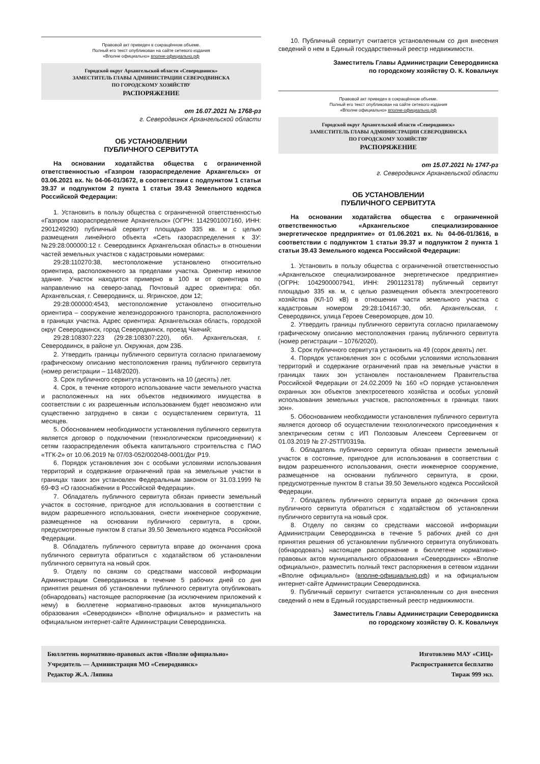Правовой акт приведен в сокращённом объеме.
Полный его текст опубликован на сайте сетевого издания
«Вполне официально» вполне-официально.рф
Городской округ Архангельской области «Северодвинск»
ЗАМЕСТИТЕЛЬ ГЛАВЫ АДМИНИСТРАЦИИ СЕВЕРОДВИНСКА
ПО ГОРОДСКОМУ ХОЗЯЙСТВУ
РАСПОРЯЖЕНИЕ
от 16.07.2021 № 1768-рз
г. Северодвинск Архангельской области
ОБ УСТАНОВЛЕНИИ
ПУБЛИЧНОГО СЕРВИТУТА
На основании ходатайства общества с ограниченной ответственностью «Газпром газораспределение Архангельск» от 03.06.2021 вх. № 04-06-01/3672, в соответствии с подпунктом 1 статьи 39.37 и подпунктом 2 пункта 1 статьи 39.43 Земельного кодекса Российской Федерации:
1. Установить в пользу общества с ограниченной ответственностью «Газпром газораспределение Архангельск» (ОГРН: 1142901007160, ИНН: 2901249290) публичный сервитут площадью 335 кв. м с целью размещения линейного объекта «Сеть газораспределения к ЗУ: №29:28:000000:12 г. Северодвинск Архангельская область» в отношении частей земельных участков с кадастровыми номерами:
29:28:110270:38, местоположение установлено относительно ориентира, расположенного за пределами участка. Ориентир нежилое здание. Участок находится примерно в 100 м от ориентира по направлению на северо-запад. Почтовый адрес ориентира: обл. Архангельская, г. Северодвинск, ш. Ягринское, дом 12;
29:28:000000:4543, местоположение установлено относительно ориентира – сооружение железнодорожного транспорта, расположенного в границах участка. Адрес ориентира: Архангельская область, городской округ Северодвинск, город Северодвинск, проезд Чаячий;
29:28:108307:223 (29:28:108307:220), обл. Архангельская, г. Северодвинск, в районе ул. Окружная, дом 23Б.
2. Утвердить границы публичного сервитута согласно прилагаемому графическому описанию местоположения границ публичного сервитута (номер регистрации – 1148/2020).
3. Срок публичного сервитута установить на 10 (десять) лет.
4. Срок, в течение которого использование части земельного участка и расположенных на них объектов недвижимого имущества в соответствии с их разрешенным использованием будет невозможно или существенно затруднено в связи с осуществлением сервитута, 11 месяцев.
5. Обоснованием необходимости установления публичного сервитута является договор о подключении (технологическом присоединении) к сетям газораспределения объекта капитального строительства с ПАО «ТГК-2» от 10.06.2019 № 07/03-052/002048-0001/Дог Р19.
6. Порядок установления зон с особыми условиями использования территорий и содержание ограничений прав на земельные участки в границах таких зон установлен Федеральным законом от 31.03.1999 № 69-ФЗ «О газоснабжении в Российской Федерации».
7. Обладатель публичного сервитута обязан привести земельный участок в состояние, пригодное для использования в соответствии с видом разрешенного использования, снести инженерное сооружение, размещенное на основании публичного сервитута, в сроки, предусмотренные пунктом 8 статьи 39.50 Земельного кодекса Российской Федерации.
8. Обладатель публичного сервитута вправе до окончания срока публичного сервитута обратиться с ходатайством об установлении публичного сервитута на новый срок.
9. Отделу по связям со средствами массовой информации Администрации Северодвинска в течение 5 рабочих дней со дня принятия решения об установлении публичного сервитута опубликовать (обнародовать) настоящее распоряжение (за исключением приложений к нему) в бюллетене нормативно-правовых актов муниципального образования «Северодвинск» «Вполне официально» и разместить на официальном интернет-сайте Администрации Северодвинска.
10. Публичный сервитут считается установленным со дня внесения сведений о нем в Единый государственный реестр недвижимости.
Заместитель Главы Администрации Северодвинска
по городскому хозяйству О. К. Ковальчук
Правовой акт приведен в сокращённом объеме.
Полный его текст опубликован на сайте сетевого издания
«Вполне официально» вполне-официально.рф
Городской округ Архангельской области «Северодвинск»
ЗАМЕСТИТЕЛЬ ГЛАВЫ АДМИНИСТРАЦИИ СЕВЕРОДВИНСКА
ПО ГОРОДСКОМУ ХОЗЯЙСТВУ
РАСПОРЯЖЕНИЕ
от 15.07.2021 № 1747-рз
г. Северодвинск Архангельской области
ОБ УСТАНОВЛЕНИИ
ПУБЛИЧНОГО СЕРВИТУТА
На основании ходатайства общества с ограниченной ответственностью «Архангельское специализированное энергетическое предприятие» от 01.06.2021 вх. № 04-06-01/3616, в соответствии с подпунктом 1 статьи 39.37 и подпунктом 2 пункта 1 статьи 39.43 Земельного кодекса Российской Федерации:
1. Установить в пользу общества с ограниченной ответственностью «Архангельское специализированное энергетическое предприятие» (ОГРН: 1042900007941, ИНН: 2901123178) публичный сервитут площадью 335 кв. м, с целью размещения объекта электросетевого хозяйства (КЛ-10 кВ) в отношении части земельного участка с кадастровым номером 29:28:104167:30, обл. Архангельская, г. Северодвинск, улица Героев Североморцев, дом 10.
2. Утвердить границы публичного сервитута согласно прилагаемому графическому описанию местоположения границ публичного сервитута (номер регистрации – 1076/2020).
3. Срок публичного сервитута установить на 49 (сорок девять) лет.
4. Порядок установления зон с особыми условиями использования территорий и содержание ограничений прав на земельные участки в границах таких зон установлен постановлением Правительства Российской Федерации от 24.02.2009 № 160 «О порядке установления охранных зон объектов электросетевого хозяйства и особых условий использования земельных участков, расположенных в границах таких зон».
5. Обоснованием необходимости установления публичного сервитута является договор об осуществлении технологического присоединения к электрическим сетям с ИП Полозовым Алексеем Сергеевичем от 01.03.2019 № 27-25ТП/0319а.
6. Обладатель публичного сервитута обязан привести земельный участок в состояние, пригодное для использования в соответствии с видом разрешенного использования, снести инженерное сооружение, размещенное на основании публичного сервитута, в сроки, предусмотренные пунктом 8 статьи 39.50 Земельного кодекса Российской Федерации.
7. Обладатель публичного сервитута вправе до окончания срока публичного сервитута обратиться с ходатайством об установлении публичного сервитута на новый срок.
8. Отделу по связям со средствами массовой информации Администрации Северодвинска в течение 5 рабочих дней со дня принятия решения об установлении публичного сервитута опубликовать (обнародовать) настоящее распоряжение в бюллетене нормативно-правовых актов муниципального образования «Северодвинск» «Вполне официально», разместить полный текст распоряжения в сетевом издании «Вполне официально» (вполне-официально.рф) и на официальном интернет-сайте Администрации Северодвинска.
9. Публичный сервитут считается установленным со дня внесения сведений о нем в Единый государственный реестр недвижимости.
Заместитель Главы Администрации Северодвинска
по городскому хозяйству О. К. Ковальчук
Бюллетень нормативно-правовых актов «Вполне официально»
Учредитель — Администрация МО «Северодвинск»
Редактор Ж.А. Ляпина
Изготовлено МАУ «СИЦ»
Распространяется бесплатно
Тираж 999 экз.